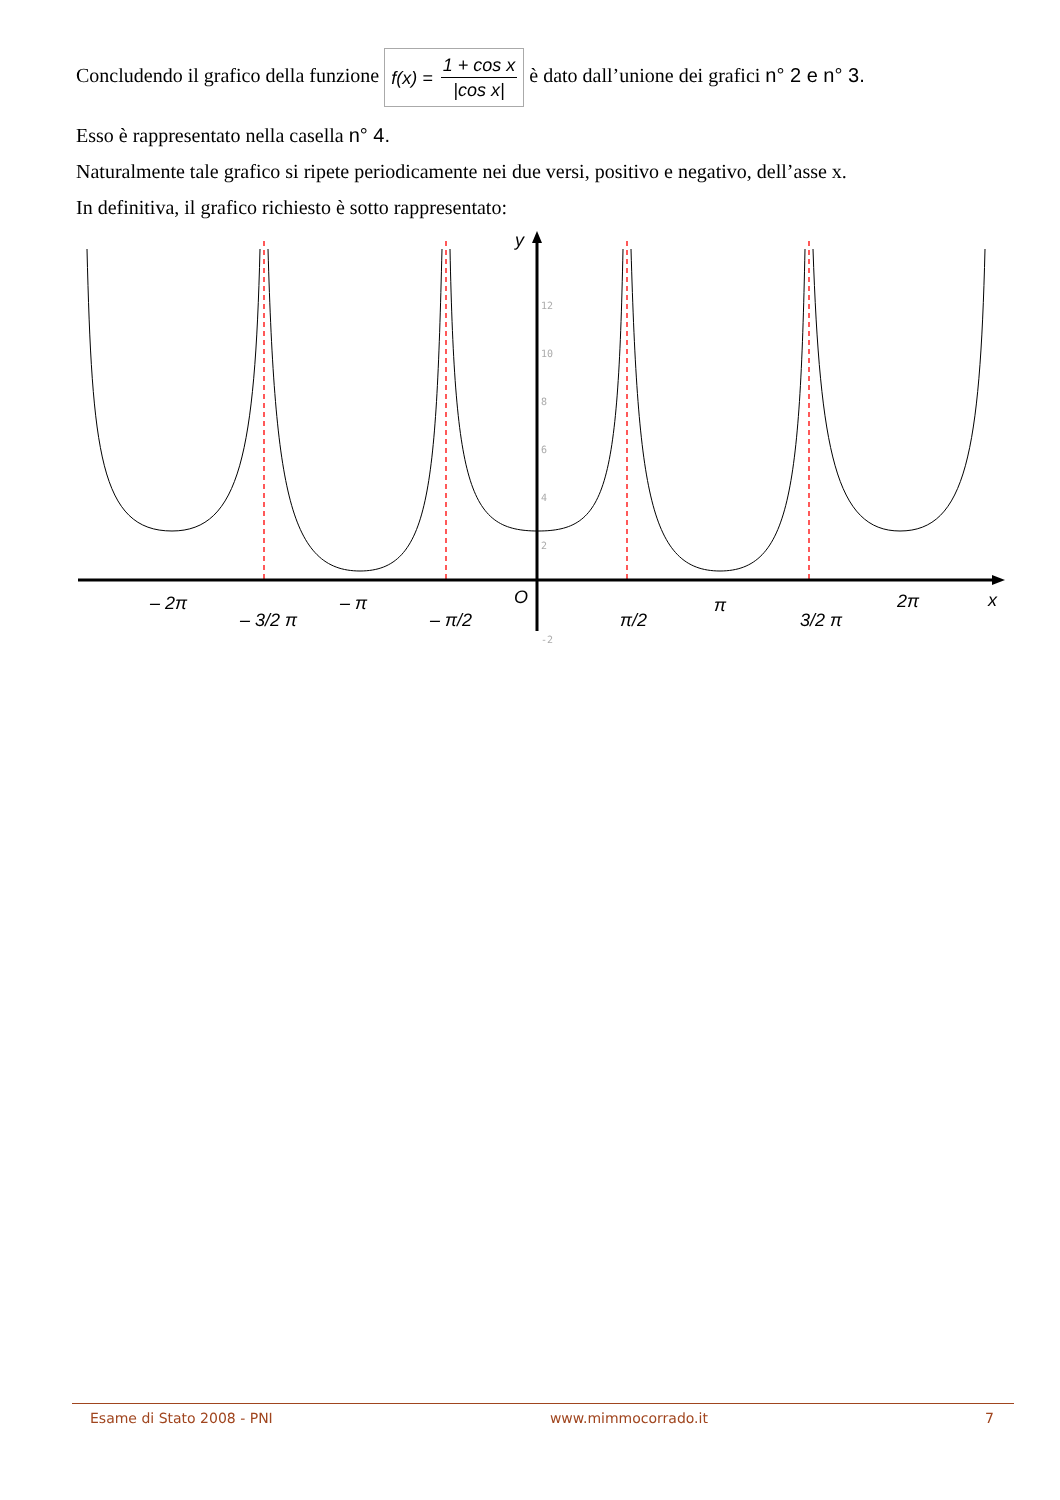Concludendo il grafico della funzione f(x) = 1 + cos x |cos x| è dato dall’unione dei grafici n° 2 e n° 3.
Esso è rappresentato nella casella n° 4.
Naturalmente tale grafico si ripete periodicamente nei due versi, positivo e negativo, dell’asse x.
In definitiva, il grafico richiesto è sotto rappresentato:
y
x
O
– 2π
– π
π
2π
– 3/2 π
– π/2
π/2
3/2 π
12
10
8
6
4
2
-2
Esame di Stato 2008 - PNI www.mimmocorrado.it 7